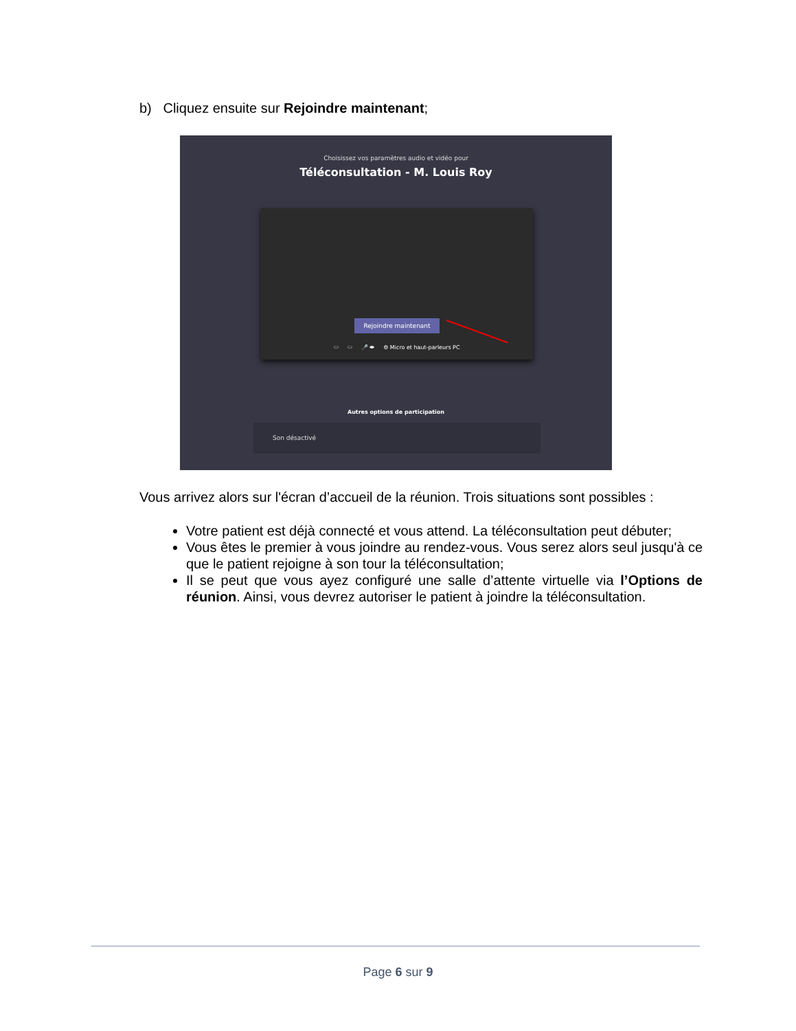b) Cliquez ensuite sur Rejoindre maintenant;
Choisissez vos paramètres audio et vidéo pour
Téléconsultation - M. Louis Roy
Rejoindre maintenant
⬭ ⬭ 🎤 ⬬ ⚙ Micro et haut-parleurs PC
Autres options de participation
Son désactivé
Vous arrivez alors sur l'écran d’accueil de la réunion. Trois situations sont possibles :
Votre patient est déjà connecté et vous attend. La téléconsultation peut débuter;
Vous êtes le premier à vous joindre au rendez-vous. Vous serez alors seul jusqu'à ce que le patient rejoigne à son tour la téléconsultation;
Il se peut que vous ayez configuré une salle d’attente virtuelle via l’Options de réunion. Ainsi, vous devrez autoriser le patient à joindre la téléconsultation.
Page 6 sur 9